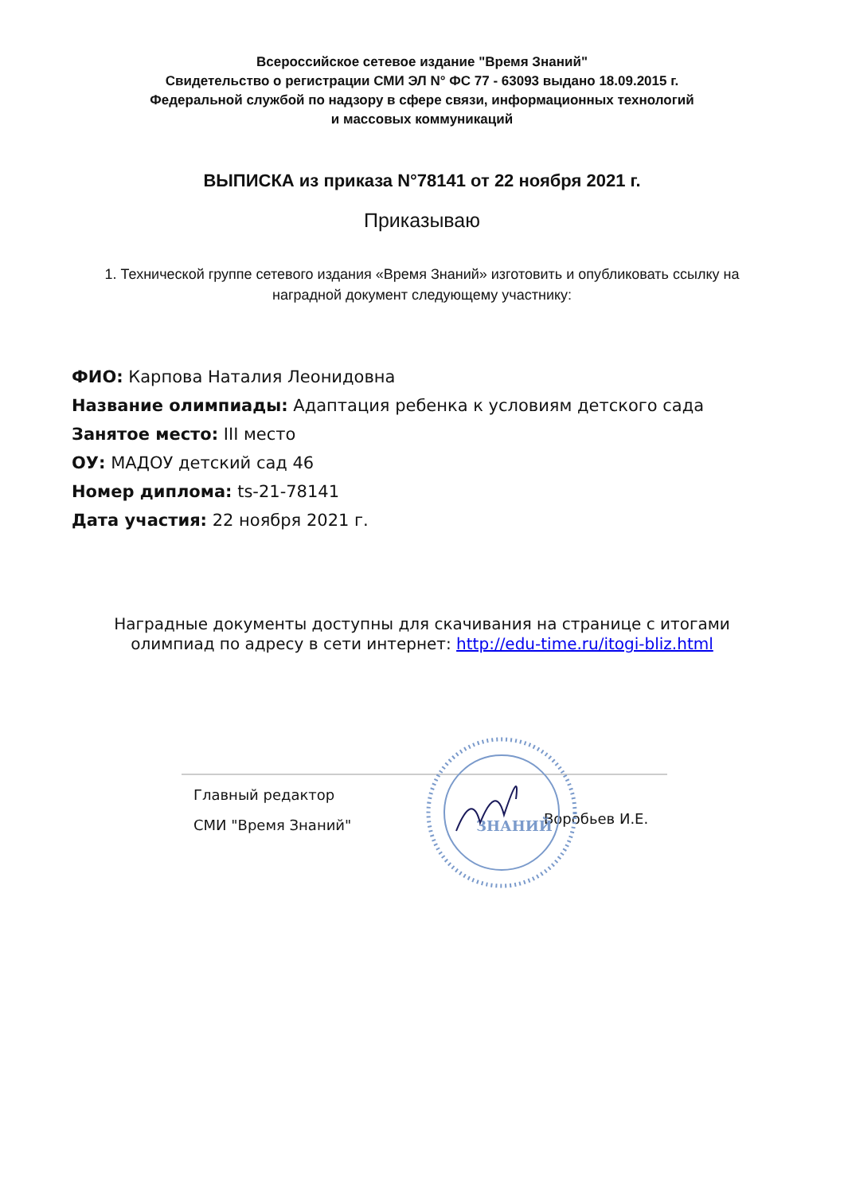Всероссийское сетевое издание "Время Знаний"
Свидетельство о регистрации СМИ ЭЛ N° ФС 77 - 63093 выдано 18.09.2015 г.
Федеральной службой по надзору в сфере связи, информационных технологий
и массовых коммуникаций
ВЫПИСКА из приказа N°78141 от 22 ноября 2021 г.
Приказываю
1. Технической группе сетевого издания «Время Знаний» изготовить и опубликовать ссылку на наградной документ следующему участнику:
ФИО: Карпова Наталия Леонидовна
Название олимпиады: Адаптация ребенка к условиям детского сада
Занятое место: III место
ОУ: МАДОУ детский сад 46
Номер диплома: ts-21-78141
Дата участия: 22 ноября 2021 г.
Наградные документы доступны для скачивания на странице с итогами олимпиад по адресу в сети интернет: http://edu-time.ru/itogi-bliz.html
Главный редактор
СМИ "Время Знаний"
Воробьев И.Е.
ЗНАНИЙ